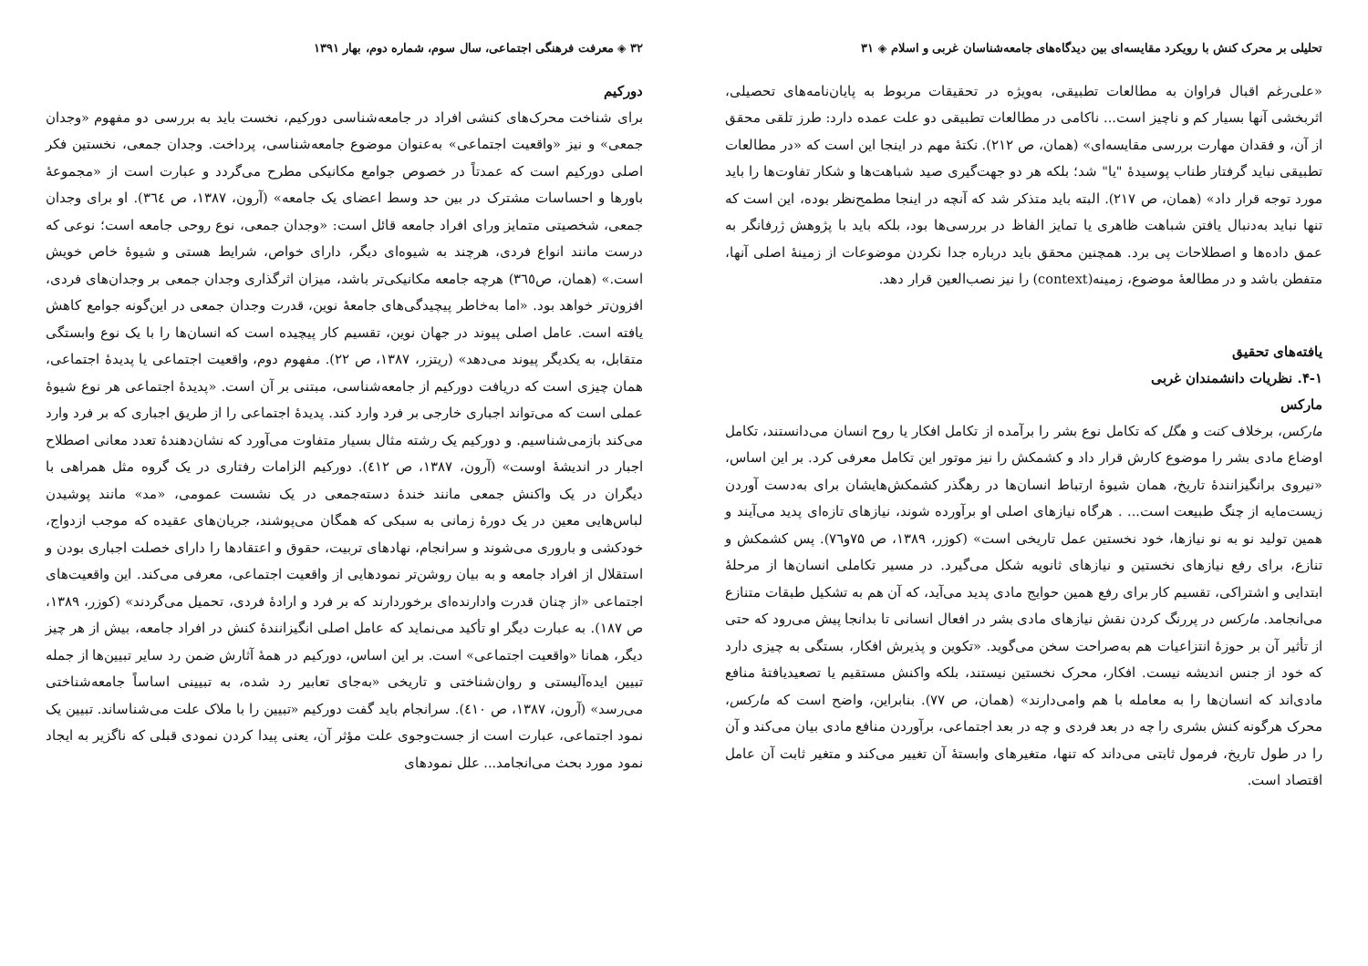تحلیلی بر محرک کنش با رویکرد مقایسه‌ای بین دیدگاه‌های جامعه‌شناسان غربی و اسلام ◈ ۳۱
«علی‌رغم اقبال فراوان به مطالعات تطبیقی، به‌ویژه در تحقیقات مربوط به پایان‌نامه‌های تحصیلی، اثربخشی آنها بسیار کم و ناچیز است... ناکامی در مطالعات تطبیقی دو علت عمده دارد: طرز تلقی محقق از آن، و فقدان مهارت بررسی مقایسه‌ای» (همان، ص ۲۱۲). نکتهٔ مهم در اینجا این است که «در مطالعات تطبیقی نباید گرفتار طناب پوسیدهٔ "یا" شد؛ بلکه هر دو جهت‌گیری صید شباهت‌ها و شکار تفاوت‌ها را باید مورد توجه قرار داد» (همان، ص ۲۱۷). البته باید متذکر شد که آنچه در اینجا مطمح‌نظر بوده، این است که تنها نباید به‌دنبال یافتن شباهت ظاهری یا تمایز الفاظ در بررسی‌ها بود، بلکه باید با پژوهش ژرفانگر به عمق داده‌ها و اصطلاحات پی برد. همچنین محقق باید درباره جدا نکردن موضوعات از زمینهٔ اصلی آنها، متفطن باشد و در مطالعهٔ موضوع، زمینه(context) را نیز نصب‌العین قرار دهد.
یافته‌های تحقیق
۴-۱. نظریات دانشمندان غربی
مارکس
مارکس، برخلاف کنت و هگل که تکامل نوع بشر را برآمده از تکامل افکار یا روح انسان می‌دانستند، تکامل اوضاع مادی بشر را موضوع کارش قرار داد و کشمکش را نیز موتور این تکامل معرفی کرد. بر این اساس، «نیروی برانگیزانندهٔ تاریخ، همان شیوهٔ ارتباط انسان‌ها در رهگذر کشمکش‌هایشان برای به‌دست آوردن زیست‌مایه از چنگ طبیعت است... . هرگاه نیازهای اصلی او برآورده شوند، نیازهای تازه‌ای پدید می‌آیند و همین تولید نو به نو نیازها، خود نخستین عمل تاریخی است» (کوزر، ۱۳۸۹، ص ۷۵و۷٦). پس کشمکش و تنازع، برای رفع نیازهای نخستین و نیازهای ثانویه شکل می‌گیرد. در مسیر تکاملی انسان‌ها از مرحلهٔ ابتدایی و اشتراکی، تقسیم کار برای رفع همین حوایج مادی پدید می‌آید، که آن هم به تشکیل طبقات متنازع می‌انجامد. مارکس در پررنگ کردن نقش نیازهای مادی بشر در افعال انسانی تا بدانجا پیش می‌رود که حتی از تأثیر آن بر حوزهٔ انتزاعیات هم به‌صراحت سخن می‌گوید. «تکوین و پذیرش افکار، بستگی به چیزی دارد که خود از جنس اندیشه نیست. افکار، محرک نخستین نیستند، بلکه واکنش مستقیم یا تصعیدیافتهٔ منافع مادی‌اند که انسان‌ها را به معامله با هم وامی‌دارند» (همان، ص ۷۷). بنابراین، واضح است که مارکس، محرک هرگونه کنش بشری را چه در بعد فردی و چه در بعد اجتماعی، برآوردن منافع مادی بیان می‌کند و آن را در طول تاریخ، فرمول ثابتی می‌داند که تنها، متغیرهای وابستهٔ آن تغییر می‌کند و متغیر ثابت آن عامل اقتصاد است.
۳۲ ◈ معرفت فرهنگی اجتماعی، سال سوم، شماره دوم، بهار ۱۳۹۱
دورکیم
برای شناخت محرک‌های کنشی افراد در جامعه‌شناسی دورکیم، نخست باید به بررسی دو مفهوم «وجدان جمعی» و نیز «واقعیت اجتماعی» به‌عنوان موضوع جامعه‌شناسی، پرداخت. وجدان جمعی، نخستین فکر اصلی دورکیم است که عمدتاً در خصوص جوامع مکانیکی مطرح می‌گردد و عبارت است از «مجموعهٔ باورها و احساسات مشترک در بین حد وسط اعضای یک جامعه» (آرون، ۱۳۸۷، ص ۳٦٤). او برای وجدان جمعی، شخصیتی متمایز ورای افراد جامعه قائل است: «وجدان جمعی، نوع روحی جامعه است؛ نوعی که درست مانند انواع فردی، هرچند به شیوه‌ای دیگر، دارای خواص، شرایط هستی و شیوهٔ خاص خویش است.» (همان، ص۳٦٥) هرچه جامعه مکانیکی‌تر باشد، میزان اثرگذاری وجدان جمعی بر وجدان‌های فردی، افزون‌تر خواهد بود. «اما به‌خاطر پیچیدگی‌های جامعهٔ نوین، قدرت وجدان جمعی در این‌گونه جوامع کاهش یافته است. عامل اصلی پیوند در جهان نوین، تقسیم کار پیچیده است که انسان‌ها را با یک نوع وابستگی متقابل، به یکدیگر پیوند می‌دهد» (ریتزر، ۱۳۸۷، ص ۲۲). مفهوم دوم، واقعیت اجتماعی یا پدیدهٔ اجتماعی، همان چیزی است که دریافت دورکیم از جامعه‌شناسی، مبتنی بر آن است. «پدیدهٔ اجتماعی هر نوع شیوهٔ عملی است که می‌تواند اجباری خارجی بر فرد وارد کند. پدیدهٔ اجتماعی را از طریق اجباری که بر فرد وارد می‌کند بازمی‌شناسیم. و دورکیم یک رشته مثال بسیار متفاوت می‌آورد که نشان‌دهندهٔ تعدد معانی اصطلاح اجبار در اندیشهٔ اوست» (آرون، ۱۳۸۷، ص ٤۱۲). دورکیم الزامات رفتاری در یک گروه مثل همراهی با دیگران در یک واکنش جمعی مانند خندهٔ دسته‌جمعی در یک نشست عمومی، «مد» مانند پوشیدن لباس‌هایی معین در یک دورهٔ زمانی به سبکی که همگان می‌پوشند، جریان‌های عقیده که موجب ازدواج، خودکشی و باروری می‌شوند و سرانجام، نهادهای تربیت، حقوق و اعتقادها را دارای خصلت اجباری بودن و استقلال از افراد جامعه و به بیان روشن‌تر نمودهایی از واقعیت اجتماعی، معرفی می‌کند. این واقعیت‌های اجتماعی «از چنان قدرت وادارنده‌ای برخوردارند که بر فرد و ارادهٔ فردی، تحمیل می‌گردند» (کوزر، ۱۳۸۹، ص ۱۸۷). به عبارت دیگر او تأکید می‌نماید که عامل اصلی انگیزانندهٔ کنش در افراد جامعه، بیش از هر چیز دیگر، همانا «واقعیت اجتماعی» است. بر این اساس، دورکیم در همهٔ آثارش ضمن رد سایر تبیین‌ها از جمله تبیین ایده‌آلیستی و روان‌شناختی و تاریخی «به‌جای تعابیر رد شده، به تبیینی اساساً جامعه‌شناختی می‌رسد» (آرون، ۱۳۸۷، ص ٤۱۰). سرانجام باید گفت دورکیم «تبیین را با ملاک علت می‌شناساند. تبیین یک نمود اجتماعی، عبارت است از جست‌وجوی علت مؤثر آن، یعنی پیدا کردن نمودی قبلی که ناگزیر به ایجاد نمود مورد بحث می‌انجامد... علل نمودهای